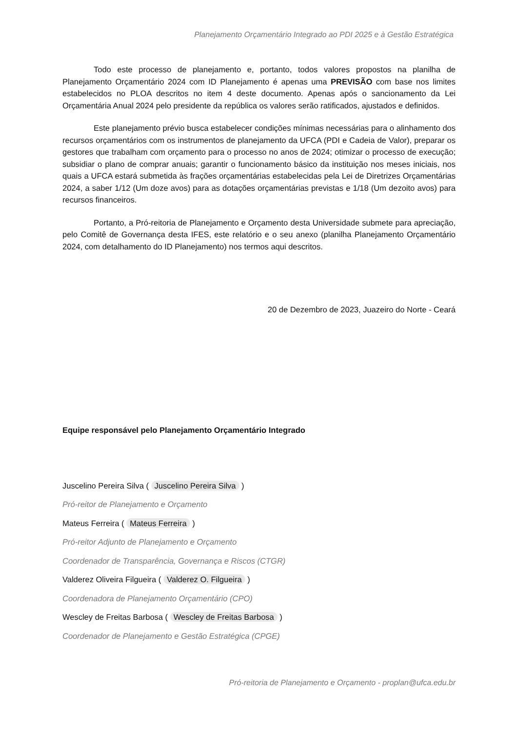Planejamento Orçamentário Integrado ao PDI 2025 e à Gestão Estratégica
Todo este processo de planejamento e, portanto, todos valores propostos na planilha de Planejamento Orçamentário 2024 com ID Planejamento é apenas uma PREVISÃO com base nos limites estabelecidos no PLOA descritos no item 4 deste documento. Apenas após o sancionamento da Lei Orçamentária Anual 2024 pelo presidente da república os valores serão ratificados, ajustados e definidos.
Este planejamento prévio busca estabelecer condições mínimas necessárias para o alinhamento dos recursos orçamentários com os instrumentos de planejamento da UFCA (PDI e Cadeia de Valor), preparar os gestores que trabalham com orçamento para o processo no anos de 2024; otimizar o processo de execução; subsidiar o plano de comprar anuais; garantir o funcionamento básico da instituição nos meses iniciais, nos quais a UFCA estará submetida às frações orçamentárias estabelecidas pela Lei de Diretrizes Orçamentárias 2024, a saber 1/12 (Um doze avos) para as dotações orçamentárias previstas e 1/18 (Um dezoito avos) para recursos financeiros.
Portanto, a Pró-reitoria de Planejamento e Orçamento desta Universidade submete para apreciação, pelo Comitê de Governança desta IFES, este relatório e o seu anexo (planilha Planejamento Orçamentário 2024, com detalhamento do ID Planejamento) nos termos aqui descritos.
20 de Dezembro de 2023, Juazeiro do Norte - Ceará
Equipe responsável pelo Planejamento Orçamentário Integrado
Juscelino Pereira Silva ( Juscelino Pereira Silva )
Pró-reitor de Planejamento e Orçamento
Mateus Ferreira ( Mateus Ferreira )
Pró-reitor Adjunto de Planejamento e Orçamento
Coordenador de Transparência, Governança e Riscos (CTGR)
Valderez Oliveira Filgueira ( Valderez O. Filgueira )
Coordenadora de Planejamento Orçamentário (CPO)
Wescley de Freitas Barbosa ( Wescley de Freitas Barbosa )
Coordenador de Planejamento e Gestão Estratégica (CPGE)
Pró-reitoria de Planejamento e Orçamento - proplan@ufca.edu.br